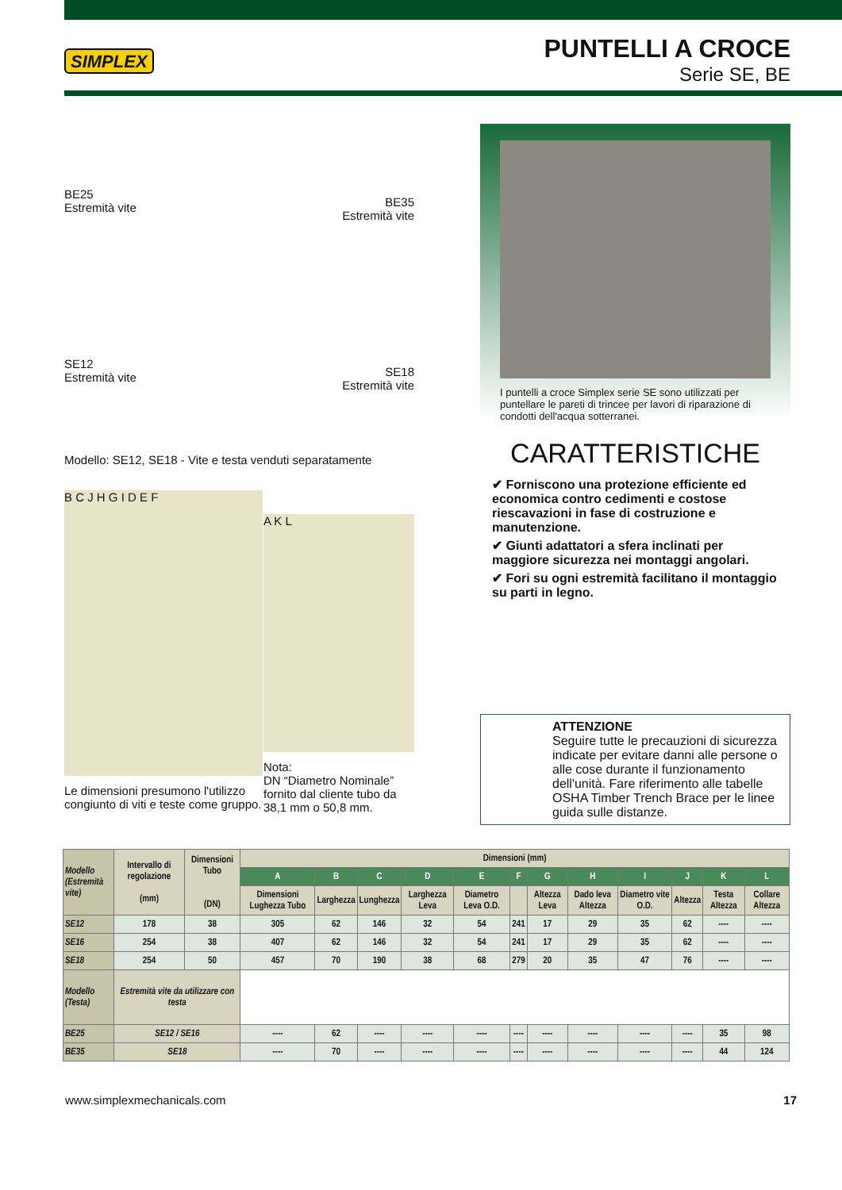SIMPLEX
PUNTELLI A CROCE
Serie SE, BE
BE25
Estremità vite
SE12
Estremità vite
BE35
Estremità vite
SE18
Estremità vite
Modello: SE12, SE18 - Vite e testa venduti separatamente
B C J H G I D E F
Le dimensioni presumono l'utilizzo congiunto di viti e teste come gruppo.
A K L
Nota:
DN “Diametro Nominale” fornito dal cliente tubo da 38,1 mm o 50,8 mm.
I puntelli a croce Simplex serie SE sono utilizzati per puntellare le pareti di trincee per lavori di riparazione di condotti dell'acqua sotterranei.
CARATTERISTICHE
✔ Forniscono una protezione efficiente ed economica contro cedimenti e costose riescavazioni in fase di costruzione e manutenzione.
✔ Giunti adattatori a sfera inclinati per maggiore sicurezza nei montaggi angolari.
✔ Fori su ogni estremità facilitano il montaggio su parti in legno.
ATTENZIONE
Seguire tutte le precauzioni di sicurezza indicate per evitare danni alle persone o alle cose durante il funzionamento dell'unità. Fare riferimento alle tabelle OSHA Timber Trench Brace per le linee guida sulle distanze.
| Modello (Estremità vite) | Intervallo di regolazione (mm) | Dimensioni Tubo (DN) | Dimensioni (mm) | | | | | | | | | | | |
| --- | --- | --- | --- | --- | --- | --- | --- | --- | --- | --- | --- | --- | --- | --- |
| | | | A | B | C | D | E | F | G | H | I | J | K | L |
| | | | Dimensioni Lughezza Tubo | Larghezza | Lunghezza | Larghezza Leva | Diametro Leva O.D. | | Altezza Leva | Dado leva Altezza | Diametro vite O.D. | Altezza | Testa Altezza | Collare Altezza |
| SE12 | 178 | 38 | 305 | 62 | 146 | 32 | 54 | 241 | 17 | 29 | 35 | 62 | ---- | ---- |
| SE16 | 254 | 38 | 407 | 62 | 146 | 32 | 54 | 241 | 17 | 29 | 35 | 62 | ---- | ---- |
| SE18 | 254 | 50 | 457 | 70 | 190 | 38 | 68 | 279 | 20 | 35 | 47 | 76 | ---- | ---- |
| Modello (Testa) | Estremità vite da utilizzare con testa | | | | | | | | | | | | | |
| BE25 | SE12 / SE16 | | ---- | 62 | ---- | ---- | ---- | ---- | ---- | ---- | ---- | ---- | 35 | 98 |
| BE35 | SE18 | | ---- | 70 | ---- | ---- | ---- | ---- | ---- | ---- | ---- | ---- | 44 | 124 |
www.simplexmechanicals.com 17